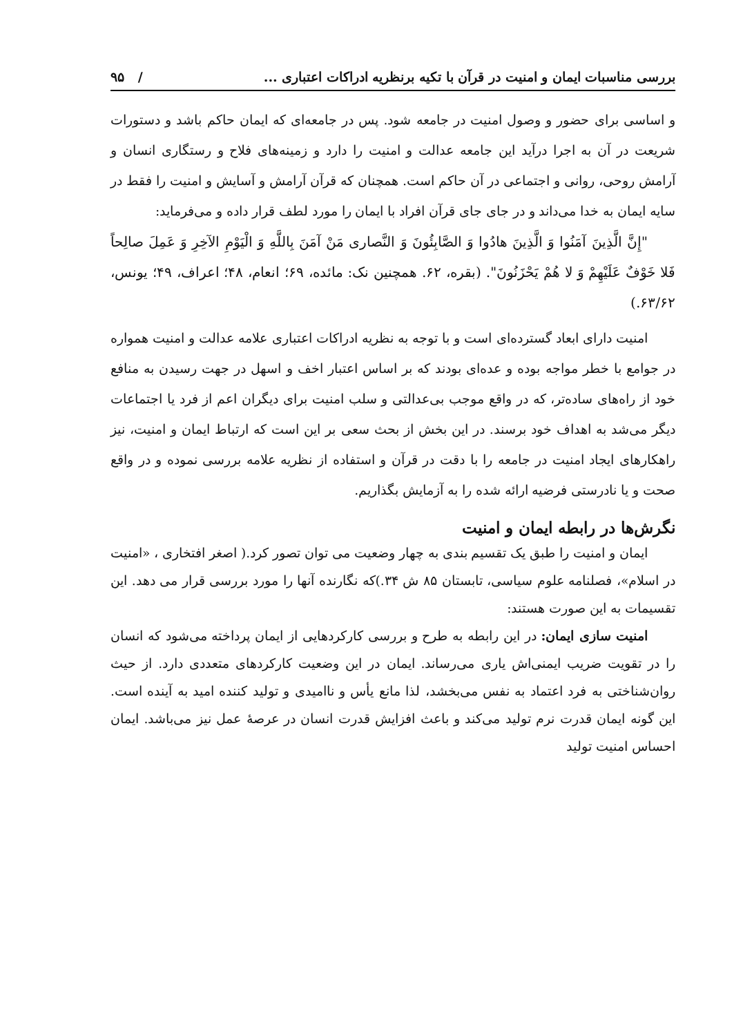بررسی مناسبات ایمان و امنیت در قرآن با تکیه برنظریه ادراکات اعتباری ... / ۹۵
و اساسی برای حضور و وصول امنیت در جامعه شود. پس در جامعه‌ای که ایمان حاکم باشد و دستورات شریعت در آن به اجرا درآید این جامعه عدالت و امنیت را دارد و زمینه‌های فلاح و رستگاری انسان و آرامش روحی، روانی و اجتماعی در آن حاکم است. همچنان که قرآن آرامش و آسایش و امنیت را فقط در سایه ایمان به خدا می‌داند و در جای جای قرآن افراد با ایمان را مورد لطف قرار داده و می‌فرماید:
"إِنَّ الَّذِينَ آمَنُوا وَ الَّذِينَ هادُوا وَ الصَّابِئُونَ وَ النَّصاری مَنْ آمَنَ بِاللَّهِ وَ الْيَوْمِ الآخِرِ وَ عَمِلَ صالِحاً فَلا خَوْفٌ عَلَيْهِمْ وَ لا هُمْ يَحْزَنُونَ". (بقره، ۶۲. همچنین نک: مائده، ۶۹؛ انعام، ۴۸؛ اعراف، ۴۹؛ یونس، ۶۳/۶۲.)
امنیت دارای ابعاد گسترده‌ای است و با توجه به نظریه ادراکات اعتباری علامه عدالت و امنیت همواره در جوامع با خطر مواجه بوده و عده‌ای بودند که بر اساس اعتبار اخف و اسهل در جهت رسیدن به منافع خود از راه‌های ساده‌تر، که در واقع موجب بی‌عدالتی و سلب امنیت برای دیگران اعم از فرد یا اجتماعات دیگر می‌شد به اهداف خود برسند. در این بخش از بحث سعی بر این است که ارتباط ایمان و امنیت، نیز راهکارهای ایجاد امنیت در جامعه را با دقت در قرآن و استفاده از نظریه علامه بررسی نموده و در واقع صحت و یا نادرستی فرضیه ارائه شده را به آزمایش بگذاریم.
نگرش‌ها در رابطه ایمان و امنیت
ایمان و امنیت را طبق یک تقسیم بندی به چهار وضعیت می توان تصور کرد.( اصغر افتخاری ، «امنیت در اسلام»، فصلنامه علوم سیاسی، تابستان ۸۵ ش ۳۴.)که نگارنده آنها را مورد بررسی قرار می دهد. این تقسیمات به این صورت هستند:
امنیت سازی ایمان: در این رابطه به طرح و بررسی کارکردهایی از ایمان پرداخته می‌شود که انسان را در تقویت ضریب ایمنی‌اش یاری می‌رساند. ایمان در این وضعیت کارکردهای متعددی دارد. از حیث روان‌شناختی به فرد اعتماد به نفس می‌بخشد، لذا مانع یأس و ناامیدی و تولید کننده امید به آینده است. این گونه ایمان قدرت نرم تولید می‌کند و باعث افزایش قدرت انسان در عرصهٔ عمل نیز می‌باشد. ایمان احساس امنیت تولید